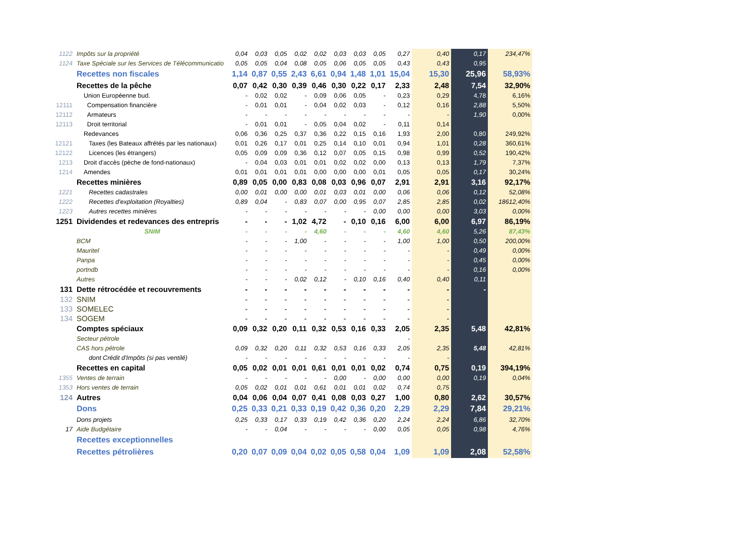| 1122 | Impôts sur la propriété | 0,04 | 0,03 | 0,05 | 0,02 | 0,02 | 0,03 | 0,03 | 0,05 | 0,27 | 0,40 | 0,17 | 234,47% |
| 1124 | Taxe Spéciale sur les Services de Télécommunicatio | 0,05 | 0,05 | 0,04 | 0,08 | 0,05 | 0,06 | 0,05 | 0,05 | 0,43 | 0,43 | 0,95 | |
| | Recettes non fiscales | 1,14 | 0,87 | 0,55 | 2,43 | 6,61 | 0,94 | 1,48 | 1,01 | 15,04 | 15,30 | 25,96 | 58,93% |
| | Recettes de la pêche | 0,07 | 0,42 | 0,30 | 0,39 | 0,46 | 0,30 | 0,22 | 0,17 | 2,33 | 2,48 | 7,54 | 32,90% |
| | Union Européenne bud. | - | 0,02 | 0,02 | - | 0,09 | 0,06 | 0,05 | - | 0,23 | 0,29 | 4,78 | 6,16% |
| 12111 | Compensation financière | - | 0,01 | 0,01 | - | 0,04 | 0,02 | 0,03 | - | 0,12 | 0,16 | 2,88 | 5,50% |
| 12112 | Armateurs | - | - | - | - | - | - | - | - | - | - | 1,90 | 0,00% |
| 12113 | Droit territorial | - | 0,01 | 0,01 | - | 0,05 | 0,04 | 0,02 | - | 0,11 | 0,14 | | |
| | Redevances | 0,06 | 0,36 | 0,25 | 0,37 | 0,36 | 0,22 | 0,15 | 0,16 | 1,93 | 2,00 | 0,80 | 249,92% |
| 12121 | Taxes (les Bateaux affrétés par les nationaux) | 0,01 | 0,26 | 0,17 | 0,01 | 0,25 | 0,14 | 0,10 | 0,01 | 0,94 | 1,01 | 0,28 | 360,61% |
| 12122 | Licences (les étrangers) | 0,05 | 0,09 | 0,09 | 0,36 | 0,12 | 0,07 | 0,05 | 0,15 | 0,98 | 0,99 | 0,52 | 190,42% |
| 1213 | Droit d'accès (pèche de fond-nationaux) | - | 0,04 | 0,03 | 0,01 | 0,01 | 0,02 | 0,02 | 0,00 | 0,13 | 0,13 | 1,79 | 7,37% |
| 1214 | Amendes | 0,01 | 0,01 | 0,01 | 0,01 | 0,00 | 0,00 | 0,00 | 0,01 | 0,05 | 0,05 | 0,17 | 30,24% |
| | Recettes minières | 0,89 | 0,05 | 0,00 | 0,83 | 0,08 | 0,03 | 0,96 | 0,07 | 2,91 | 2,91 | 3,16 | 92,17% |
| 1221 | Recettes cadastrales | 0,00 | 0,01 | 0,00 | 0,00 | 0,01 | 0,03 | 0,01 | 0,00 | 0,06 | 0,06 | 0,12 | 52,08% |
| 1222 | Recettes d'exploitation (Royalties) | 0,89 | 0,04 | - | 0,83 | 0,07 | 0,00 | 0,95 | 0,07 | 2,85 | 2,85 | 0,02 | 18612,40% |
| 1223 | Autres recettes minières | - | - | - | - | - | - | - | 0,00 | 0,00 | 0,00 | 3,03 | 0,00% |
| 1251 | Dividendes et redevances des entrepris | - | - | - | 1,02 | 4,72 | - | 0,10 | 0,16 | 6,00 | 6,00 | 6,97 | 86,19% |
| | SNIM | - | - | - | - | 4,60 | - | - | - | 4,60 | 4,60 | 5,26 | 87,43% |
| | BCM | - | - | - | 1,00 | - | - | - | - | 1,00 | 1,00 | 0,50 | 200,00% |
| | Mauritel | - | - | - | - | - | - | - | - | - | - | 0,49 | 0,00% |
| | Panpa | - | - | - | - | - | - | - | - | - | - | 0,45 | 0,00% |
| | portndb | - | - | - | - | - | - | - | - | - | - | 0,16 | 0,00% |
| | Autres | - | - | - | 0,02 | 0,12 | - | 0,10 | 0,16 | 0,40 | 0,40 | 0,11 | |
| 131 | Dette rétrocédée et recouvrements | - | - | - | - | - | - | - | - | - | - | - | |
| 132 | SNIM | - | - | - | - | - | - | - | - | - | - | | |
| 133 | SOMELEC | - | - | - | - | - | - | - | - | - | - | | |
| 134 | SOGEM | - | - | - | - | - | - | - | - | - | - | | |
| | Comptes spéciaux | 0,09 | 0,32 | 0,20 | 0,11 | 0,32 | 0,53 | 0,16 | 0,33 | 2,05 | 2,35 | 5,48 | 42,81% |
| | Secteur pétrole | | | | | | | | | - | | | |
| | CAS hors pétrole | 0,09 | 0,32 | 0,20 | 0,11 | 0,32 | 0,53 | 0,16 | 0,33 | 2,05 | 2,35 | 5,48 | 42,81% |
| | dont Crédit d'Impôts (si pas ventilé) | - | - | - | - | - | - | - | - | - | - | | |
| | Recettes en capital | 0,05 | 0,02 | 0,01 | 0,01 | 0,61 | 0,01 | 0,01 | 0,02 | 0,74 | 0,75 | 0,19 | 394,19% |
| 1355 | Ventes de terrain | - | - | - | - | - | 0,00 | - | 0,00 | 0,00 | 0,00 | 0,19 | 0,04% |
| 1353 | Hors ventes de terrain | 0,05 | 0,02 | 0,01 | 0,01 | 0,61 | 0,01 | 0,01 | 0,02 | 0,74 | 0,75 | | |
| 124 | Autres | 0,04 | 0,06 | 0,04 | 0,07 | 0,41 | 0,08 | 0,03 | 0,27 | 1,00 | 0,80 | 2,62 | 30,57% |
| | Dons | 0,25 | 0,33 | 0,21 | 0,33 | 0,19 | 0,42 | 0,36 | 0,20 | 2,29 | 2,29 | 7,84 | 29,21% |
| | Dons projets | 0,25 | 0,33 | 0,17 | 0,33 | 0,19 | 0,42 | 0,36 | 0,20 | 2,24 | 2,24 | 6,86 | 32,70% |
| 17 | Aide Budgétaire | - | - | 0,04 | - | - | - | - | 0,00 | 0,05 | 0,05 | 0,98 | 4,76% |
| | Recettes exceptionnelles | | | | | | | | | | | | |
| | Recettes pétrolières | 0,20 | 0,07 | 0,09 | 0,04 | 0,02 | 0,05 | 0,58 | 0,04 | 1,09 | 1,09 | 2,08 | 52,58% |